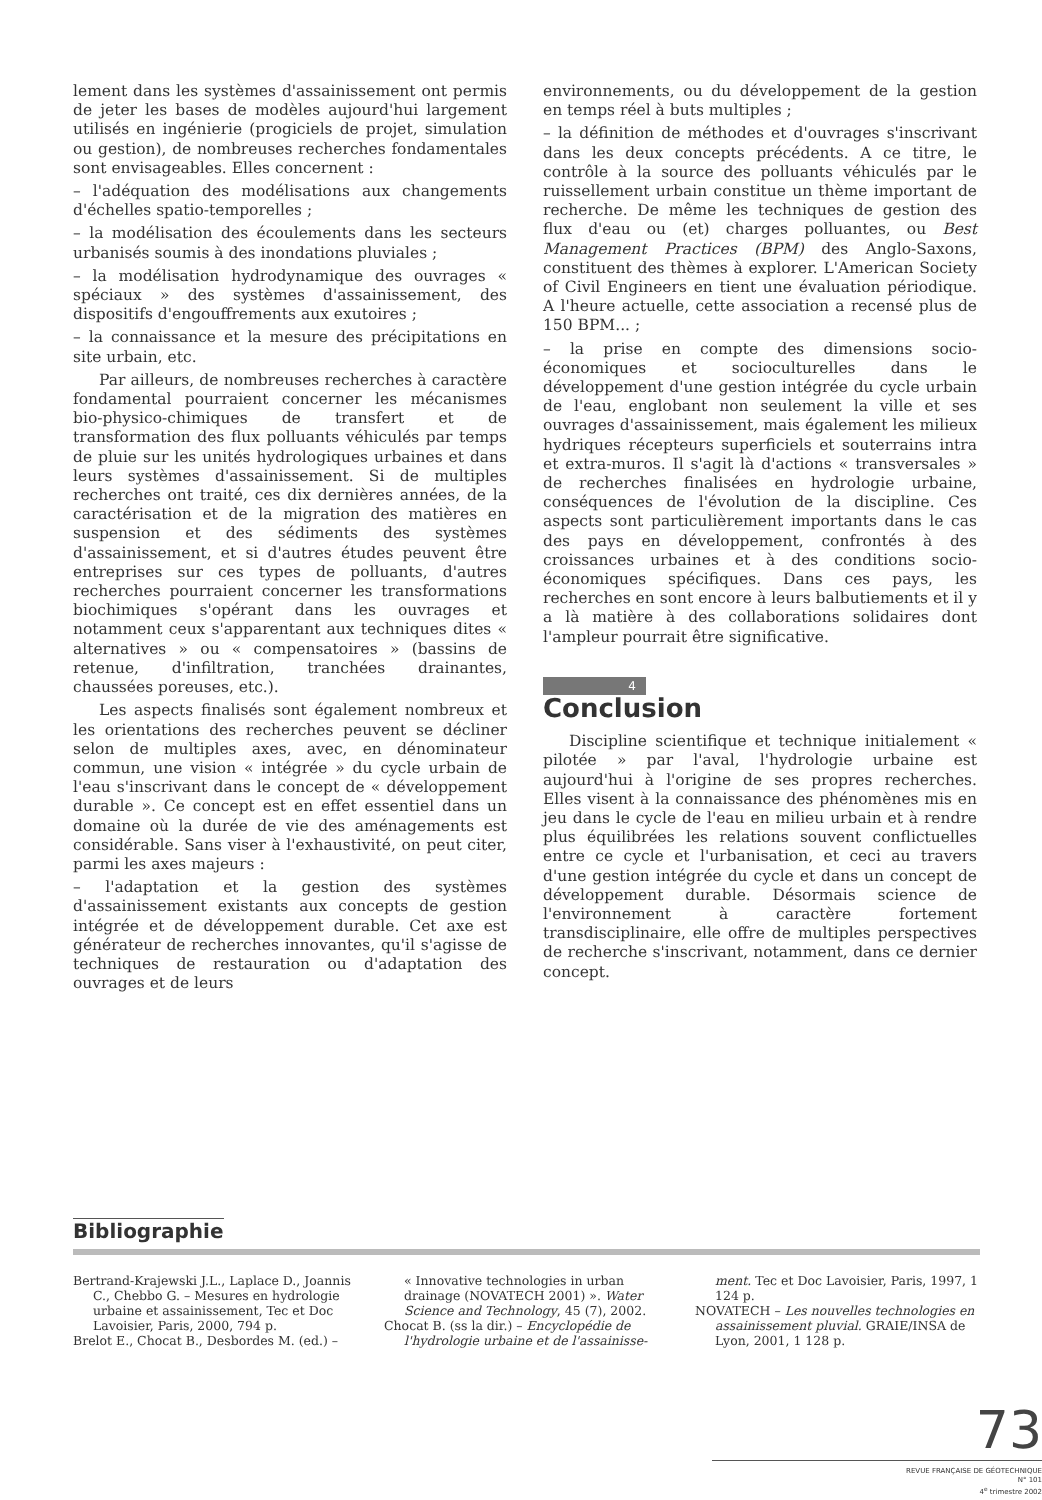lement dans les systèmes d'assainissement ont permis de jeter les bases de modèles aujourd'hui largement utilisés en ingénierie (progiciels de projet, simulation ou gestion), de nombreuses recherches fondamentales sont envisageables. Elles concernent :
– l'adéquation des modélisations aux changements d'échelles spatio-temporelles ;
– la modélisation des écoulements dans les secteurs urbanisés soumis à des inondations pluviales ;
– la modélisation hydrodynamique des ouvrages « spéciaux » des systèmes d'assainissement, des dispositifs d'engouffrements aux exutoires ;
– la connaissance et la mesure des précipitations en site urbain, etc.
Par ailleurs, de nombreuses recherches à caractère fondamental pourraient concerner les mécanismes bio-physico-chimiques de transfert et de transformation des flux polluants véhiculés par temps de pluie sur les unités hydrologiques urbaines et dans leurs systèmes d'assainissement. Si de multiples recherches ont traité, ces dix dernières années, de la caractérisation et de la migration des matières en suspension et des sédiments des systèmes d'assainissement, et si d'autres études peuvent être entreprises sur ces types de polluants, d'autres recherches pourraient concerner les transformations biochimiques s'opérant dans les ouvrages et notamment ceux s'apparentant aux techniques dites « alternatives » ou « compensatoires » (bassins de retenue, d'infiltration, tranchées drainantes, chaussées poreuses, etc.).
Les aspects finalisés sont également nombreux et les orientations des recherches peuvent se décliner selon de multiples axes, avec, en dénominateur commun, une vision « intégrée » du cycle urbain de l'eau s'inscrivant dans le concept de « développement durable ». Ce concept est en effet essentiel dans un domaine où la durée de vie des aménagements est considérable. Sans viser à l'exhaustivité, on peut citer, parmi les axes majeurs :
– l'adaptation et la gestion des systèmes d'assainissement existants aux concepts de gestion intégrée et de développement durable. Cet axe est générateur de recherches innovantes, qu'il s'agisse de techniques de restauration ou d'adaptation des ouvrages et de leurs
environnements, ou du développement de la gestion en temps réel à buts multiples ;
– la définition de méthodes et d'ouvrages s'inscrivant dans les deux concepts précédents. A ce titre, le contrôle à la source des polluants véhiculés par le ruissellement urbain constitue un thème important de recherche. De même les techniques de gestion des flux d'eau ou (et) charges polluantes, ou Best Management Practices (BPM) des Anglo-Saxons, constituent des thèmes à explorer. L'American Society of Civil Engineers en tient une évaluation périodique. A l'heure actuelle, cette association a recensé plus de 150 BPM... ;
– la prise en compte des dimensions socio-économiques et socioculturelles dans le développement d'une gestion intégrée du cycle urbain de l'eau, englobant non seulement la ville et ses ouvrages d'assainissement, mais également les milieux hydriques récepteurs superficiels et souterrains intra et extra-muros. Il s'agit là d'actions « transversales » de recherches finalisées en hydrologie urbaine, conséquences de l'évolution de la discipline. Ces aspects sont particulièrement importants dans le cas des pays en développement, confrontés à des croissances urbaines et à des conditions socio-économiques spécifiques. Dans ces pays, les recherches en sont encore à leurs balbutiements et il y a là matière à des collaborations solidaires dont l'ampleur pourrait être significative.
4
Conclusion
Discipline scientifique et technique initialement « pilotée » par l'aval, l'hydrologie urbaine est aujourd'hui à l'origine de ses propres recherches. Elles visent à la connaissance des phénomènes mis en jeu dans le cycle de l'eau en milieu urbain et à rendre plus équilibrées les relations souvent conflictuelles entre ce cycle et l'urbanisation, et ceci au travers d'une gestion intégrée du cycle et dans un concept de développement durable. Désormais science de l'environnement à caractère fortement transdisciplinaire, elle offre de multiples perspectives de recherche s'inscrivant, notamment, dans ce dernier concept.
Bibliographie
Bertrand-Krajewski J.L., Laplace D., Joannis C., Chebbo G. – Mesures en hydrologie urbaine et assainissement, Tec et Doc Lavoisier, Paris, 2000, 794 p.
Brelot E., Chocat B., Desbordes M. (ed.) –
« Innovative technologies in urban drainage (NOVATECH 2001) ». Water Science and Technology, 45 (7), 2002.
Chocat B. (ss la dir.) – Encyclopédie de l'hydrologie urbaine et de l'assainisse-
ment. Tec et Doc Lavoisier, Paris, 1997, 1 124 p.
NOVATECH – Les nouvelles technologies en assainissement pluvial. GRAIE/INSA de Lyon, 2001, 1 128 p.
73
REVUE FRANÇAISE DE GÉOTECHNIQUE
N° 101
4<sup>e</sup> trimestre 2002